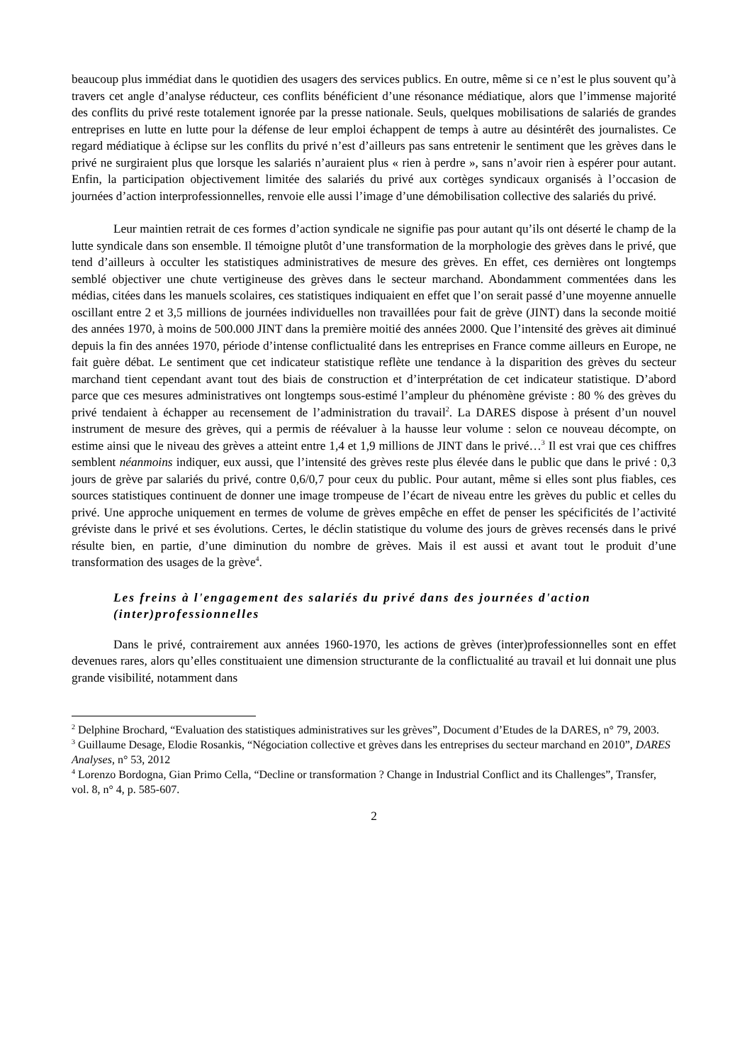beaucoup plus immédiat dans le quotidien des usagers des services publics. En outre, même si ce n’est le plus souvent qu’à travers cet angle d’analyse réducteur, ces conflits bénéficient d’une résonance médiatique, alors que l’immense majorité des conflits du privé reste totalement ignorée par la presse nationale. Seuls, quelques mobilisations de salariés de grandes entreprises en lutte en lutte pour la défense de leur emploi échappent de temps à autre au désintérêt des journalistes. Ce regard médiatique à éclipse sur les conflits du privé n’est d’ailleurs pas sans entretenir le sentiment que les grèves dans le privé ne surgiraient plus que lorsque les salariés n’auraient plus « rien à perdre », sans n’avoir rien à espérer pour autant. Enfin, la participation objectivement limitée des salariés du privé aux cortèges syndicaux organisés à l’occasion de journées d’action interprofessionnelles, renvoie elle aussi l’image d’une démobilisation collective des salariés du privé.
Leur maintien retrait de ces formes d’action syndicale ne signifie pas pour autant qu’ils ont déserté le champ de la lutte syndicale dans son ensemble. Il témoigne plutôt d’une transformation de la morphologie des grèves dans le privé, que tend d’ailleurs à occulter les statistiques administratives de mesure des grèves. En effet, ces dernières ont longtemps semblé objectiver une chute vertigineuse des grèves dans le secteur marchand. Abondamment commentées dans les médias, citées dans les manuels scolaires, ces statistiques indiquaient en effet que l’on serait passé d’une moyenne annuelle oscillant entre 2 et 3,5 millions de journées individuelles non travaillées pour fait de grève (JINT) dans la seconde moitié des années 1970, à moins de 500.000 JINT dans la première moitié des années 2000. Que l’intensité des grèves ait diminué depuis la fin des années 1970, période d’intense conflictualité dans les entreprises en France comme ailleurs en Europe, ne fait guère débat. Le sentiment que cet indicateur statistique reflète une tendance à la disparition des grèves du secteur marchand tient cependant avant tout des biais de construction et d’interprétation de cet indicateur statistique. D’abord parce que ces mesures administratives ont longtemps sous-estimé l’ampleur du phénomène gréviste : 80 % des grèves du privé tendaient à échapper au recensement de l’administration du travail<sup>2</sup>. La DARES dispose à présent d’un nouvel instrument de mesure des grèves, qui a permis de réévaluer à la hausse leur volume : selon ce nouveau décompte, on estime ainsi que le niveau des grèves a atteint entre 1,4 et 1,9 millions de JINT dans le privé…<sup>3</sup> Il est vrai que ces chiffres semblent néanmoins indiquer, eux aussi, que l’intensité des grèves reste plus élevée dans le public que dans le privé : 0,3 jours de grève par salariés du privé, contre 0,6/0,7 pour ceux du public. Pour autant, même si elles sont plus fiables, ces sources statistiques continuent de donner une image trompeuse de l’écart de niveau entre les grèves du public et celles du privé. Une approche uniquement en termes de volume de grèves empêche en effet de penser les spécificités de l’activité gréviste dans le privé et ses évolutions. Certes, le déclin statistique du volume des jours de grèves recensés dans le privé résulte bien, en partie, d’une diminution du nombre de grèves. Mais il est aussi et avant tout le produit d’une transformation des usages de la grève<sup>4</sup>.
Les freins à l'engagement des salariés du privé dans des journées d'action (inter)professionnelles
Dans le privé, contrairement aux années 1960-1970, les actions de grèves (inter)professionnelles sont en effet devenues rares, alors qu’elles constituaient une dimension structurante de la conflictualité au travail et lui donnait une plus grande visibilité, notamment dans
<sup>2</sup> Delphine Brochard, “Evaluation des statistiques administratives sur les grèves”, Document d’Etudes de la DARES, n° 79, 2003.
<sup>3</sup> Guillaume Desage, Elodie Rosankis, “Négociation collective et grèves dans les entreprises du secteur marchand en 2010”, DARES Analyses, n° 53, 2012
<sup>4</sup> Lorenzo Bordogna, Gian Primo Cella, “Decline or transformation ? Change in Industrial Conflict and its Challenges”, Transfer, vol. 8, n° 4, p. 585-607.
2